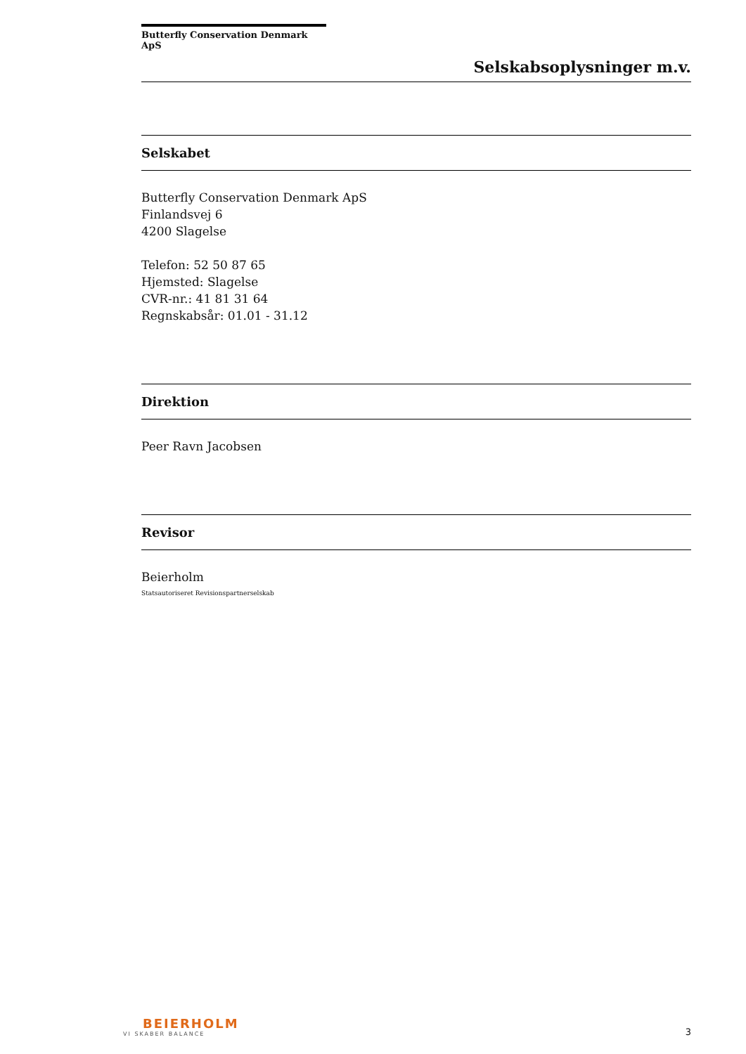Butterfly Conservation Denmark ApS
Selskabsoplysninger m.v.
Selskabet
Butterfly Conservation Denmark ApS
Finlandsvej 6
4200 Slagelse
Telefon: 52 50 87 65
Hjemsted: Slagelse
CVR-nr.: 41 81 31 64
Regnskabsår: 01.01 - 31.12
Direktion
Peer Ravn Jacobsen
Revisor
Beierholm
Statsautoriseret Revisionspartnerselskab
BEIERHOLM
VI SKABER BALANCE
3